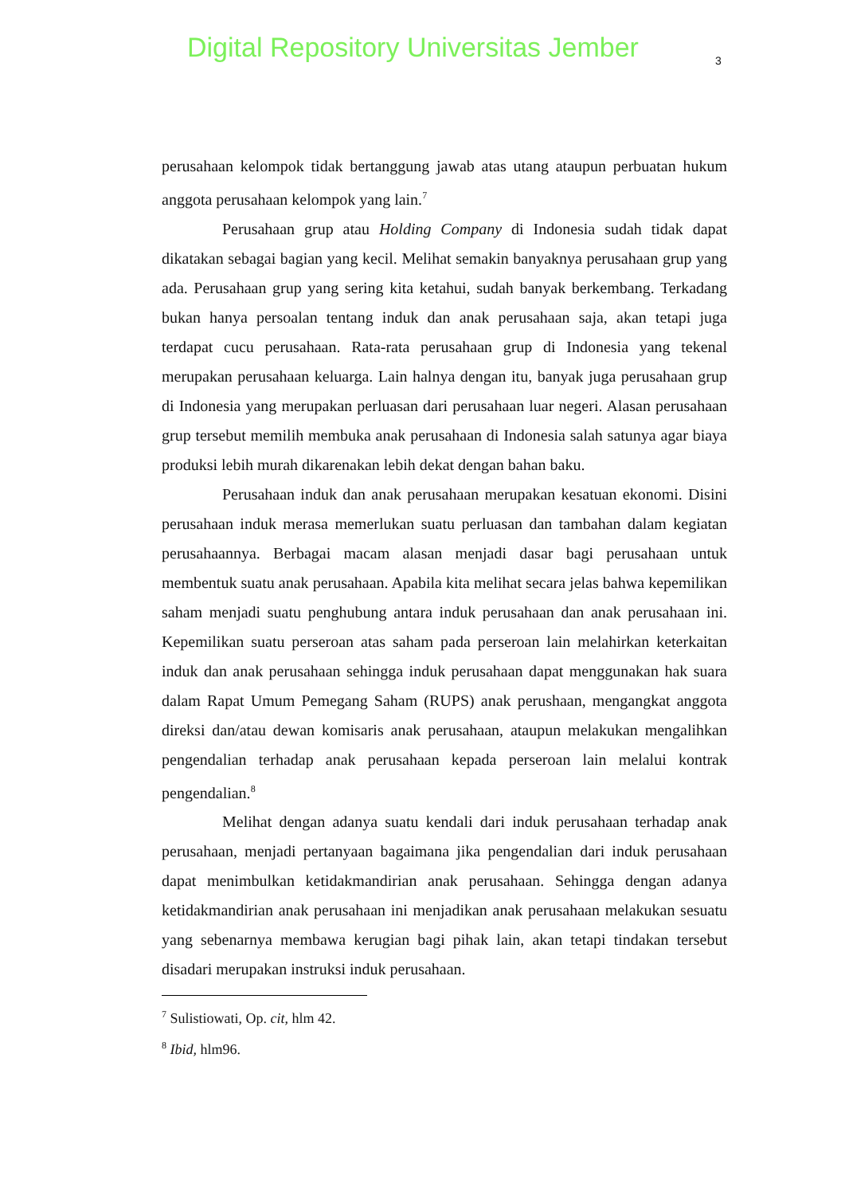Digital Repository Universitas Jember
3
perusahaan kelompok tidak bertanggung jawab atas utang ataupun perbuatan hukum anggota perusahaan kelompok yang lain.<sup>7</sup>
Perusahaan grup atau Holding Company di Indonesia sudah tidak dapat dikatakan sebagai bagian yang kecil. Melihat semakin banyaknya perusahaan grup yang ada. Perusahaan grup yang sering kita ketahui, sudah banyak berkembang. Terkadang bukan hanya persoalan tentang induk dan anak perusahaan saja, akan tetapi juga terdapat cucu perusahaan. Rata-rata perusahaan grup di Indonesia yang tekenal merupakan perusahaan keluarga. Lain halnya dengan itu, banyak juga perusahaan grup di Indonesia yang merupakan perluasan dari perusahaan luar negeri. Alasan perusahaan grup tersebut memilih membuka anak perusahaan di Indonesia salah satunya agar biaya produksi lebih murah dikarenakan lebih dekat dengan bahan baku.
Perusahaan induk dan anak perusahaan merupakan kesatuan ekonomi. Disini perusahaan induk merasa memerlukan suatu perluasan dan tambahan dalam kegiatan perusahaannya. Berbagai macam alasan menjadi dasar bagi perusahaan untuk membentuk suatu anak perusahaan. Apabila kita melihat secara jelas bahwa kepemilikan saham menjadi suatu penghubung antara induk perusahaan dan anak perusahaan ini. Kepemilikan suatu perseroan atas saham pada perseroan lain melahirkan keterkaitan induk dan anak perusahaan sehingga induk perusahaan dapat menggunakan hak suara dalam Rapat Umum Pemegang Saham (RUPS) anak perushaan, mengangkat anggota direksi dan/atau dewan komisaris anak perusahaan, ataupun melakukan mengalihkan pengendalian terhadap anak perusahaan kepada perseroan lain melalui kontrak pengendalian.<sup>8</sup>
Melihat dengan adanya suatu kendali dari induk perusahaan terhadap anak perusahaan, menjadi pertanyaan bagaimana jika pengendalian dari induk perusahaan dapat menimbulkan ketidakmandirian anak perusahaan. Sehingga dengan adanya ketidakmandirian anak perusahaan ini menjadikan anak perusahaan melakukan sesuatu yang sebenarnya membawa kerugian bagi pihak lain, akan tetapi tindakan tersebut disadari merupakan instruksi induk perusahaan.
<sup>7</sup> Sulistiowati, Op. cit, hlm 42.
<sup>8</sup> Ibid, hlm96.